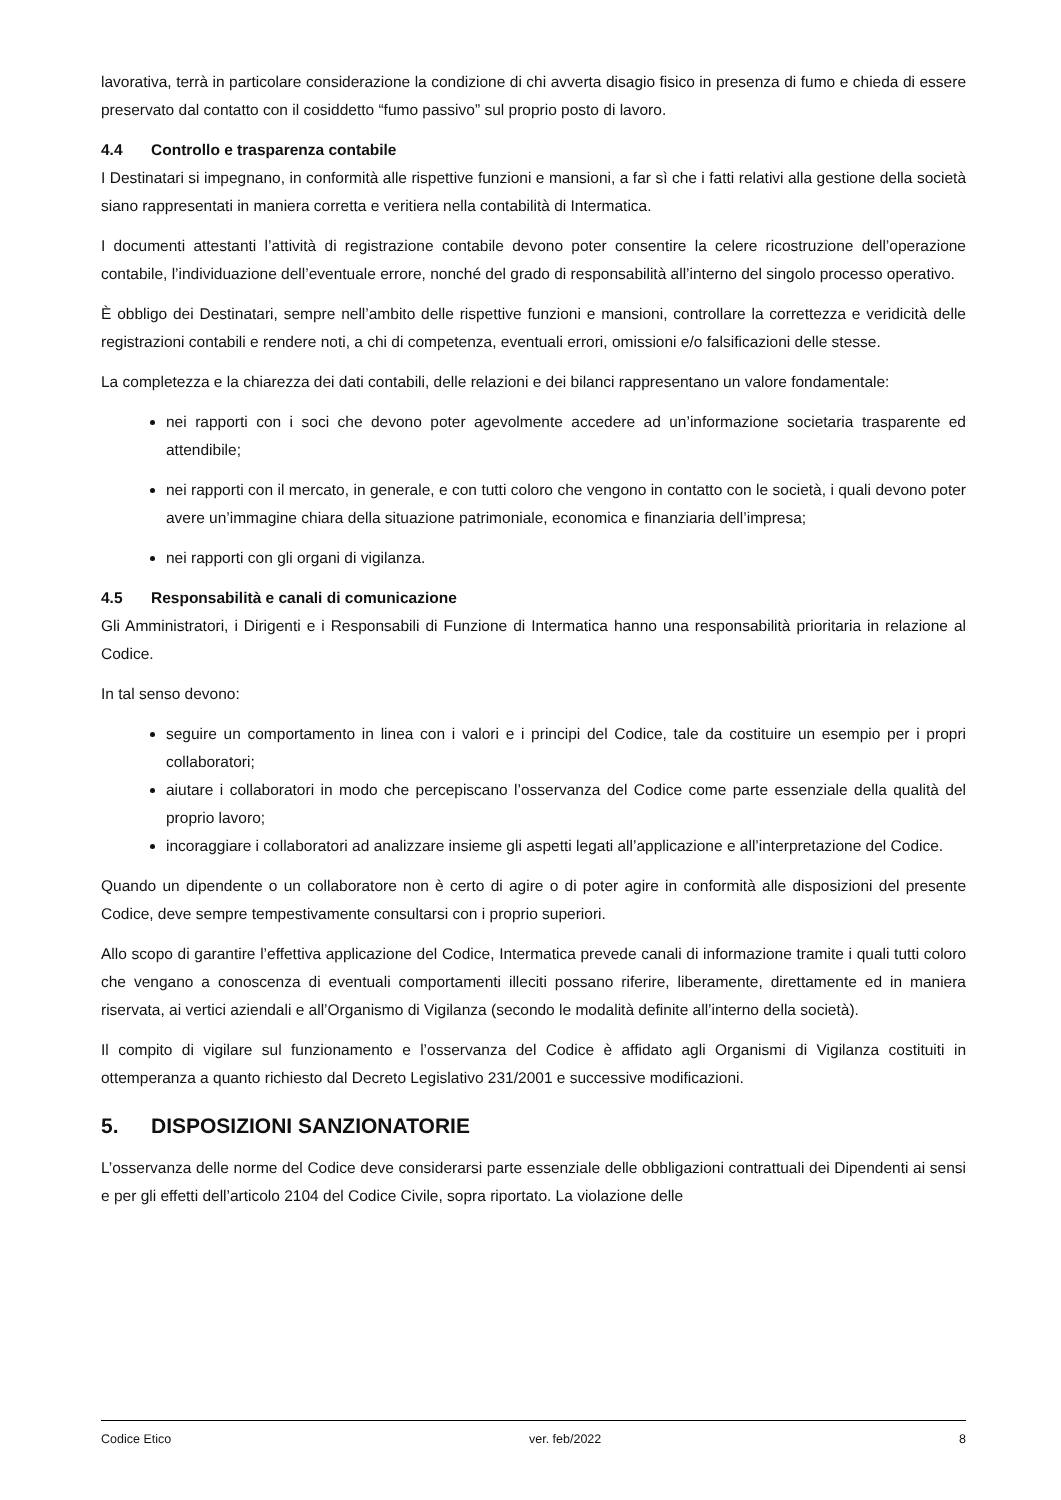lavorativa, terrà in particolare considerazione la condizione di chi avverta disagio fisico in presenza di fumo e chieda di essere preservato dal contatto con il cosiddetto “fumo passivo” sul proprio posto di lavoro.
4.4 Controllo e trasparenza contabile
I Destinatari si impegnano, in conformità alle rispettive funzioni e mansioni, a far sì che i fatti relativi alla gestione della società siano rappresentati in maniera corretta e veritiera nella contabilità di Intermatica.
I documenti attestanti l’attività di registrazione contabile devono poter consentire la celere ricostruzione dell’operazione contabile, l’individuazione dell’eventuale errore, nonché del grado di responsabilità all’interno del singolo processo operativo.
È obbligo dei Destinatari, sempre nell’ambito delle rispettive funzioni e mansioni, controllare la correttezza e veridicità delle registrazioni contabili e rendere noti, a chi di competenza, eventuali errori, omissioni e/o falsificazioni delle stesse.
La completezza e la chiarezza dei dati contabili, delle relazioni e dei bilanci rappresentano un valore fondamentale:
nei rapporti con i soci che devono poter agevolmente accedere ad un’informazione societaria trasparente ed attendibile;
nei rapporti con il mercato, in generale, e con tutti coloro che vengono in contatto con le società, i quali devono poter avere un’immagine chiara della situazione patrimoniale, economica e finanziaria dell’impresa;
nei rapporti con gli organi di vigilanza.
4.5 Responsabilità e canali di comunicazione
Gli Amministratori, i Dirigenti e i Responsabili di Funzione di Intermatica hanno una responsabilità prioritaria in relazione al Codice.
In tal senso devono:
seguire un comportamento in linea con i valori e i principi del Codice, tale da costituire un esempio per i propri collaboratori;
aiutare i collaboratori in modo che percepiscano l’osservanza del Codice come parte essenziale della qualità del proprio lavoro;
incoraggiare i collaboratori ad analizzare insieme gli aspetti legati all’applicazione e all’interpretazione del Codice.
Quando un dipendente o un collaboratore non è certo di agire o di poter agire in conformità alle disposizioni del presente Codice, deve sempre tempestivamente consultarsi con i proprio superiori.
Allo scopo di garantire l’effettiva applicazione del Codice, Intermatica prevede canali di informazione tramite i quali tutti coloro che vengano a conoscenza di eventuali comportamenti illeciti possano riferire, liberamente, direttamente ed in maniera riservata, ai vertici aziendali e all’Organismo di Vigilanza (secondo le modalità definite all’interno della società).
Il compito di vigilare sul funzionamento e l’osservanza del Codice è affidato agli Organismi di Vigilanza costituiti in ottemperanza a quanto richiesto dal Decreto Legislativo 231/2001 e successive modificazioni.
5. DISPOSIZIONI SANZIONATORIE
L’osservanza delle norme del Codice deve considerarsi parte essenziale delle obbligazioni contrattuali dei Dipendenti ai sensi e per gli effetti dell’articolo 2104 del Codice Civile, sopra riportato. La violazione delle
Codice Etico ver. feb/2022 8